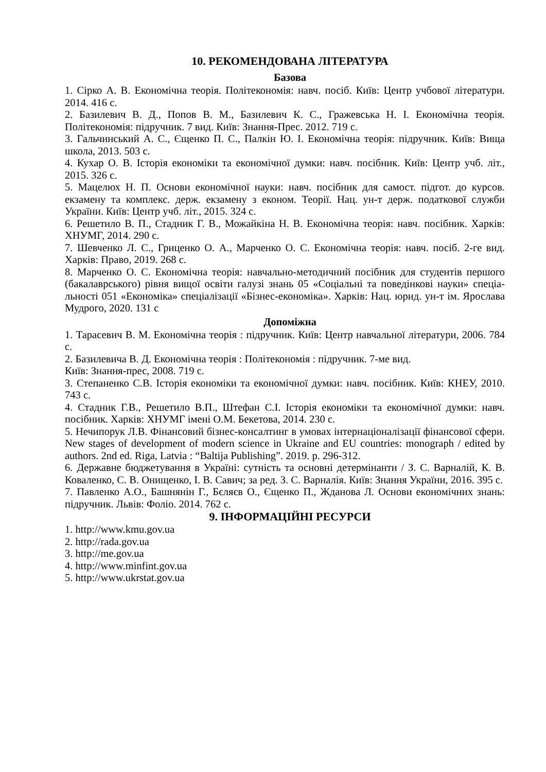10. РЕКОМЕНДОВАНА ЛІТЕРАТУРА
Базова
1. Сірко А. В. Економічна теорія. Політекономія: навч. посіб. Київ: Центр учбової літератури. 2014. 416 с.
2. Базилевич В. Д., Попов В. М., Базилевич К. С., Гражевська Н. І. Економічна теорія. Політекономія: підручник. 7 вид. Київ: Знання-Прес. 2012. 719 с.
3. Гальчинський А. С., Єщенко П. С., Палкін Ю. І. Економічна теорія: підручник. Київ: Вища школа, 2013. 503 с.
4. Кухар О. В. Історія економіки та економічної думки: навч. посібник. Київ: Центр учб. літ., 2015. 326 с.
5. Мацелюх Н. П. Основи економічної науки: навч. посібник для самост. підгот. до курсов. екзамену та комплекс. держ. екзамену з економ. Теорії. Нац. ун-т держ. податкової служби України. Київ: Центр учб. літ., 2015. 324 с.
6. Решетило В. П., Стадник Г. В., Можайкіна Н. В. Економічна теорія: навч. посібник. Харків: ХНУМГ, 2014. 290 с.
7. Шевченко Л. С., Гриценко О. А., Марченко О. С. Економічна теорія: навч. посіб. 2-ге вид. Харків: Право, 2019. 268 с.
8. Марченко О. С. Економічна теорія: навчально-методичний посібник для студентів першого (бакалаврського) рівня вищої освіти галузі знань 05 «Соціальні та поведінкові науки» спеціа-льності 051 «Економіка» спеціалізації «Бізнес-економіка». Харків: Нац. юрид. ун-т ім. Ярослава Мудрого, 2020. 131 с
Допоміжна
1. Тарасевич В. М. Економічна теорія : підручник. Київ: Центр навчальної літератури, 2006. 784 с.
2. Базилевича В. Д. Економічна теорія : Політекономія : підручник. 7-ме вид.
Київ: Знання-прес, 2008. 719 с.
3. Степаненко С.В. Історія економіки та економічної думки: навч. посібник. Київ: КНЕУ, 2010. 743 с.
4. Стадник Г.В., Решетило В.П., Штефан С.І. Історія економіки та економічної думки: навч. посібник. Харків: ХНУМГ імені О.М. Бекетова, 2014. 230 с.
5. Нечипорук Л.В. Фінансовий бізнес-консалтинг в умовах інтернаціоналізації фінансової сфери. New stages of development of modern science in Ukraine and EU countries: monograph / edited by authors. 2nd ed. Riga, Latvia : “Baltija Publishing”. 2019. p. 296-312.
6. Державне бюджетування в Україні: сутність та основні детермінанти / З. С. Варналій, К. В. Коваленко, С. В. Онищенко, І. В. Савич; за ред. З. С. Варналія. Київ: Знання України, 2016. 395 с.
7. Павленко А.О., Башнянін Г., Бєляєв О., Єщенко П., Жданова Л. Основи економічних знань: підручник. Львів: Фоліо. 2014. 762 с.
9. ІНФОРМАЦІЙНІ РЕСУРСИ
1. http://www.kmu.gov.ua
2. http://rada.gov.ua
3. http://me.gov.ua
4. http://www.minfint.gov.ua
5. http://www.ukrstat.gov.ua